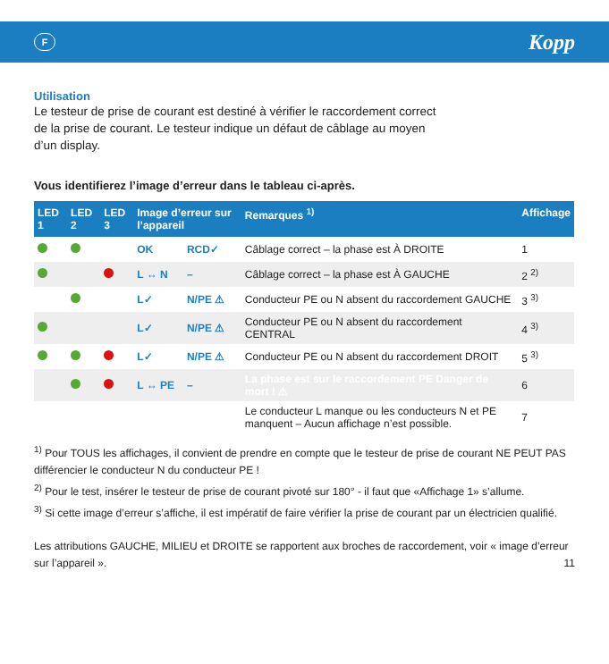F
Kopp
Utilisation
Le testeur de prise de courant est destiné à vérifier le raccordement correct de la prise de courant. Le testeur indique un défaut de câblage au moyen d’un display.
Vous identifierez l’image d’erreur dans le tableau ci-après.
| LED 1 | LED 2 | LED 3 | Image d’erreur sur l’appareil | | Remarques <sup>1)</sup> | Affichage |
| --- | --- | --- | --- | --- | --- | --- |
| | | | OK | RCD✓ | Câblage correct – la phase est À DROITE | 1 |
| | | | L ↔ N | – | Câblage correct – la phase est À GAUCHE | 2 <sup>2)</sup> |
| | | | L✓ | N/PE ⚠ | Conducteur PE ou N absent du raccordement GAUCHE | 3 <sup>3)</sup> |
| | | | L✓ | N/PE ⚠ | Conducteur PE ou N absent du raccordement CENTRAL | 4 <sup>3)</sup> |
| | | | L✓ | N/PE ⚠ | Conducteur PE ou N absent du raccordement DROIT | 5 <sup>3)</sup> |
| | | | L ↔ PE | – | La phase est sur le raccordement PE Danger de mort ! ⚠ | 6 |
| | | | | | Le conducteur L manque ou les conducteurs N et PE manquent – Aucun affichage n’est possible. | 7 |
<sup>1)</sup> Pour TOUS les affichages, il convient de prendre en compte que le testeur de prise de courant NE PEUT PAS différencier le conducteur N du conducteur PE !
<sup>2)</sup> Pour le test, insérer le testeur de prise de courant pivoté sur 180° - il faut que «Affichage 1» s’allume.
<sup>3)</sup> Si cette image d’erreur s’affiche, il est impératif de faire vérifier la prise de courant par un électricien qualifié.
Les attributions GAUCHE, MILIEU et DROITE se rapportent aux broches de raccordement, voir « image d’erreur sur l’appareil ». 11